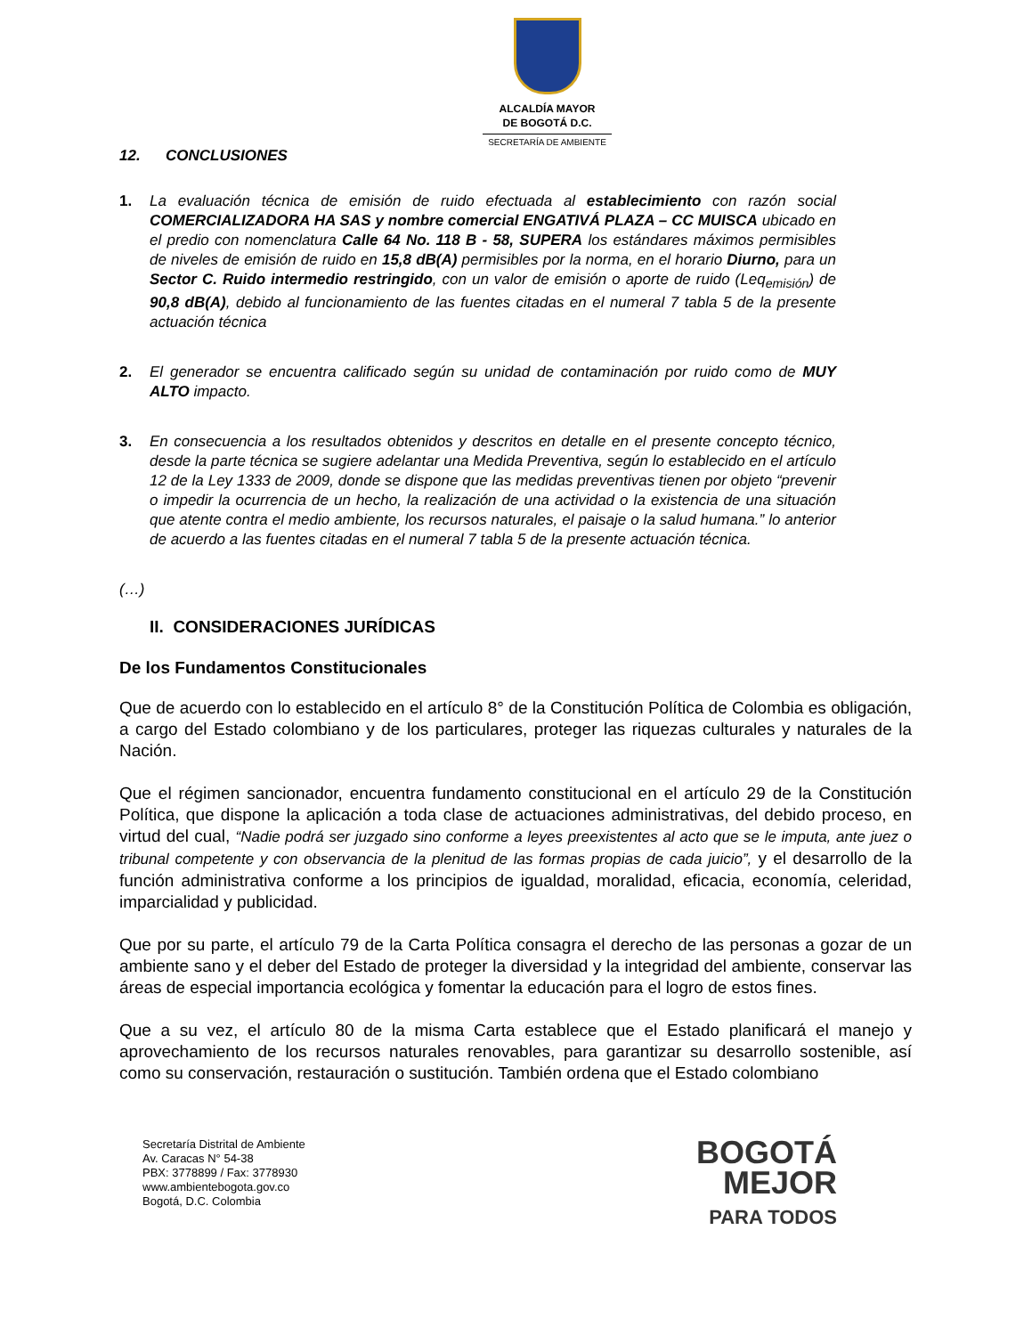ALCALDÍA MAYOR
DE BOGOTÁ D.C.
SECRETARÍA DE AMBIENTE
12. CONCLUSIONES
1. La evaluación técnica de emisión de ruido efectuada al establecimiento con razón social COMERCIALIZADORA HA SAS y nombre comercial ENGATIVÁ PLAZA – CC MUISCA ubicado en el predio con nomenclatura Calle 64 No. 118 B - 58, SUPERA los estándares máximos permisibles de niveles de emisión de ruido en 15,8 dB(A) permisibles por la norma, en el horario Diurno, para un Sector C. Ruido intermedio restringido, con un valor de emisión o aporte de ruido (Leq<sub>emisión</sub>) de 90,8 dB(A), debido al funcionamiento de las fuentes citadas en el numeral 7 tabla 5 de la presente actuación técnica
2. El generador se encuentra calificado según su unidad de contaminación por ruido como de MUY ALTO impacto.
3. En consecuencia a los resultados obtenidos y descritos en detalle en el presente concepto técnico, desde la parte técnica se sugiere adelantar una Medida Preventiva, según lo establecido en el artículo 12 de la Ley 1333 de 2009, donde se dispone que las medidas preventivas tienen por objeto “prevenir o impedir la ocurrencia de un hecho, la realización de una actividad o la existencia de una situación que atente contra el medio ambiente, los recursos naturales, el paisaje o la salud humana.” lo anterior de acuerdo a las fuentes citadas en el numeral 7 tabla 5 de la presente actuación técnica.
(…)
II. CONSIDERACIONES JURÍDICAS
De los Fundamentos Constitucionales
Que de acuerdo con lo establecido en el artículo 8° de la Constitución Política de Colombia es obligación, a cargo del Estado colombiano y de los particulares, proteger las riquezas culturales y naturales de la Nación.
Que el régimen sancionador, encuentra fundamento constitucional en el artículo 29 de la Constitución Política, que dispone la aplicación a toda clase de actuaciones administrativas, del debido proceso, en virtud del cual, “Nadie podrá ser juzgado sino conforme a leyes preexistentes al acto que se le imputa, ante juez o tribunal competente y con observancia de la plenitud de las formas propias de cada juicio”, y el desarrollo de la función administrativa conforme a los principios de igualdad, moralidad, eficacia, economía, celeridad, imparcialidad y publicidad.
Que por su parte, el artículo 79 de la Carta Política consagra el derecho de las personas a gozar de un ambiente sano y el deber del Estado de proteger la diversidad y la integridad del ambiente, conservar las áreas de especial importancia ecológica y fomentar la educación para el logro de estos fines.
Que a su vez, el artículo 80 de la misma Carta establece que el Estado planificará el manejo y aprovechamiento de los recursos naturales renovables, para garantizar su desarrollo sostenible, así como su conservación, restauración o sustitución. También ordena que el Estado colombiano
Secretaría Distrital de Ambiente
Av. Caracas N° 54-38
PBX: 3778899 / Fax: 3778930
www.ambientebogota.gov.co
Bogotá, D.C. Colombia
BOGOTÁ
MEJOR
PARA TODOS